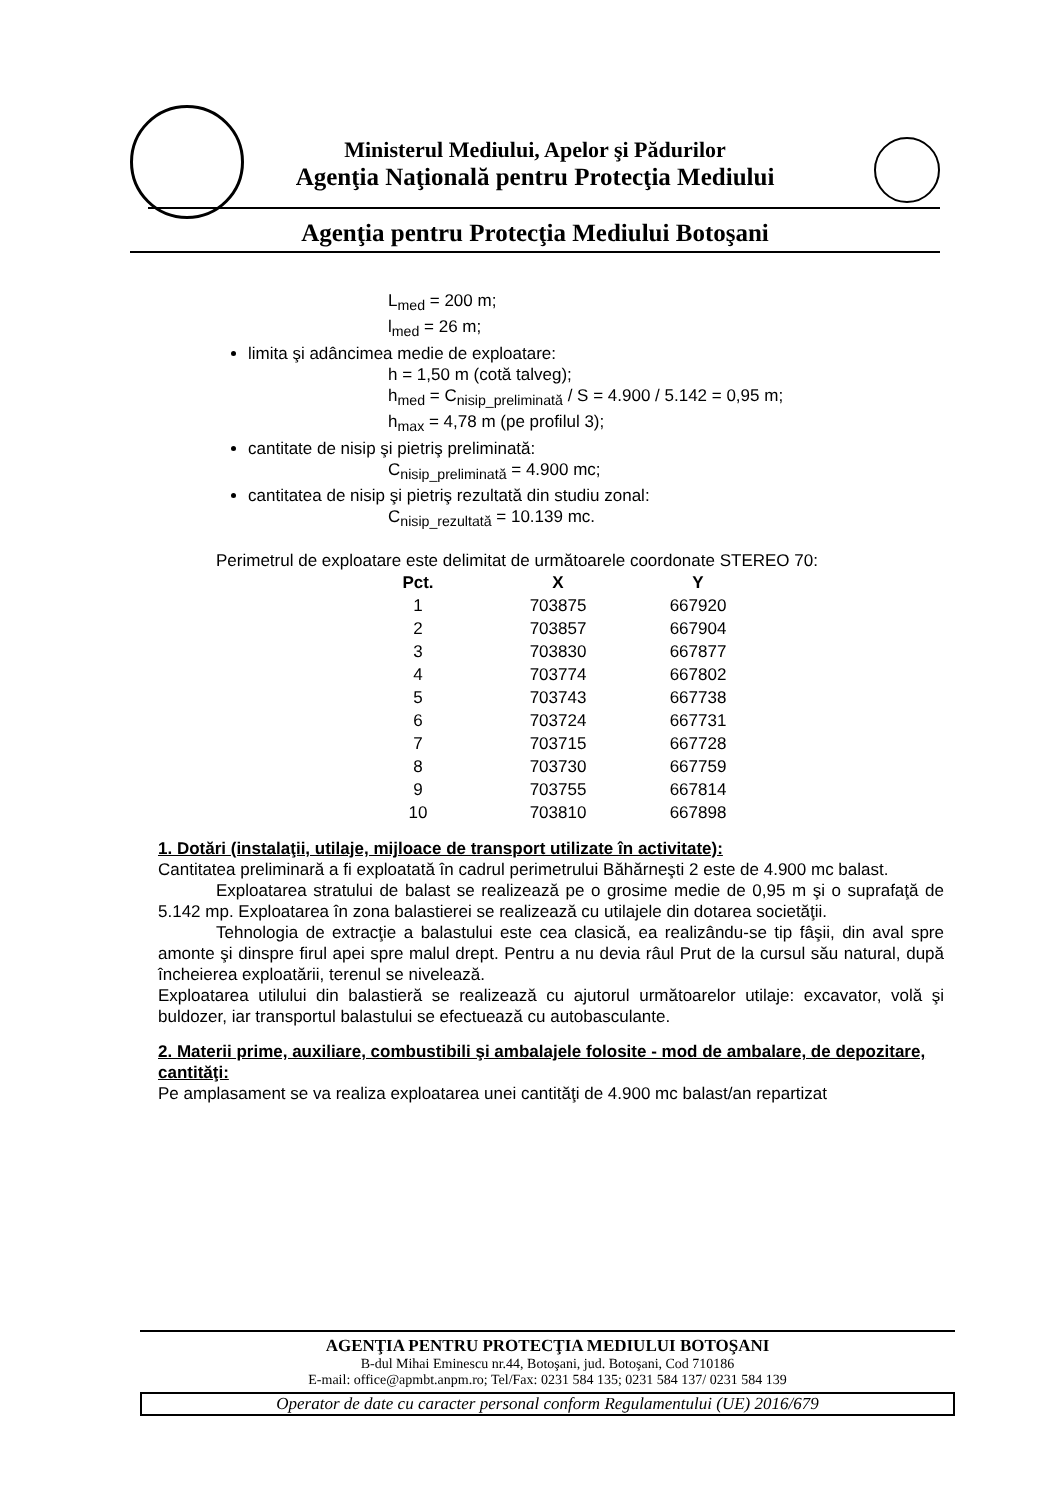Ministerul Mediului, Apelor şi Pădurilor
Agenţia Naţională pentru Protecţia Mediului
Agenţia pentru Protecţia Mediului Botoşani
L<sub>med</sub> = 200 m;
l<sub>med</sub> = 26 m;
limita şi adâncimea medie de exploatare:
h = 1,50 m (cotă talveg);
h<sub>med</sub> = C<sub>nisip_preliminată</sub> / S = 4.900 / 5.142 = 0,95 m;
h<sub>max</sub> = 4,78 m (pe profilul 3);
cantitate de nisip şi pietriş preliminată:
C<sub>nisip_preliminată</sub> = 4.900 mc;
cantitatea de nisip şi pietriş rezultată din studiu zonal:
C<sub>nisip_rezultată</sub> = 10.139 mc.
Perimetrul de exploatare este delimitat de următoarele coordonate STEREO 70:
| Pct. | X | Y |
| --- | --- | --- |
| 1 | 703875 | 667920 |
| 2 | 703857 | 667904 |
| 3 | 703830 | 667877 |
| 4 | 703774 | 667802 |
| 5 | 703743 | 667738 |
| 6 | 703724 | 667731 |
| 7 | 703715 | 667728 |
| 8 | 703730 | 667759 |
| 9 | 703755 | 667814 |
| 10 | 703810 | 667898 |
1. Dotări (instalaţii, utilaje, mijloace de transport utilizate în activitate):
Cantitatea preliminară a fi exploatată în cadrul perimetrului Băhărneşti 2 este de 4.900 mc balast.
Exploatarea stratului de balast se realizează pe o grosime medie de 0,95 m şi o suprafaţă de 5.142 mp. Exploatarea în zona balastierei se realizează cu utilajele din dotarea societăţii.
Tehnologia de extracţie a balastului este cea clasică, ea realizându-se tip fâşii, din aval spre amonte şi dinspre firul apei spre malul drept. Pentru a nu devia râul Prut de la cursul său natural, după încheierea exploatării, terenul se nivelează.
Exploatarea utilului din balastieră se realizează cu ajutorul următoarelor utilaje: excavator, volă şi buldozer, iar transportul balastului se efectuează cu autobasculante.
2. Materii prime, auxiliare, combustibili şi ambalajele folosite - mod de ambalare, de depozitare, cantităţi:
Pe amplasament se va realiza exploatarea unei cantităţi de 4.900 mc balast/an repartizat
AGENŢIA PENTRU PROTECŢIA MEDIULUI BOTOŞANI
B-dul Mihai Eminescu nr.44, Botoşani, jud. Botoşani, Cod 710186
E-mail: office@apmbt.anpm.ro; Tel/Fax: 0231 584 135; 0231 584 137/ 0231 584 139
Operator de date cu caracter personal conform Regulamentului (UE) 2016/679